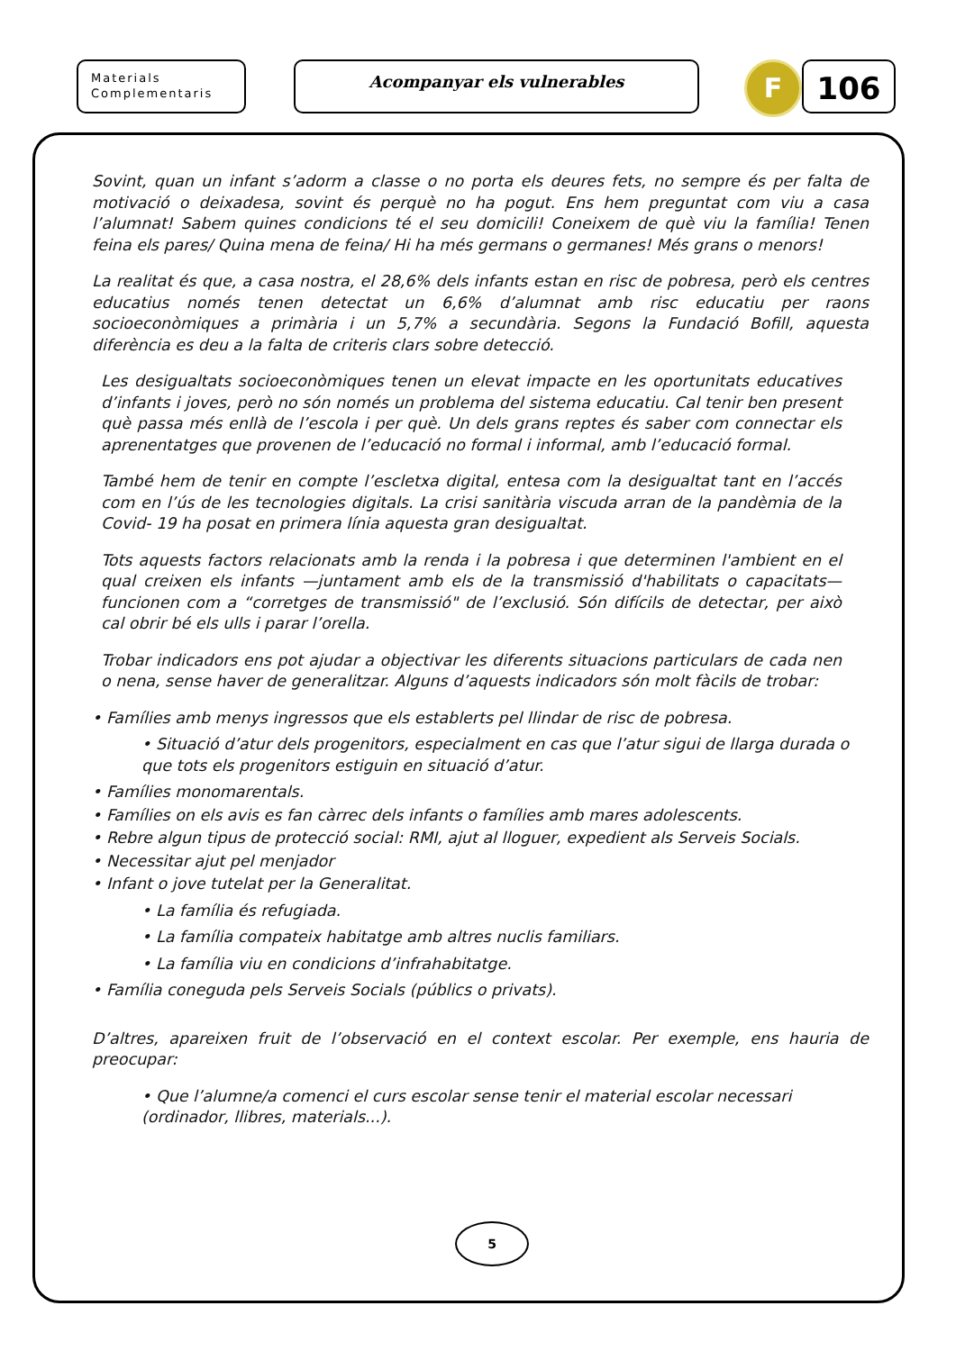Materials
Complementaris
Acompanyar els vulnerables
F
106
Sovint, quan un infant s’adorm a classe o no porta els deures fets, no sempre és per falta de motivació o deixadesa, sovint és perquè no ha pogut. Ens hem preguntat com viu a casa l’alumnat! Sabem quines condicions té el seu domicili! Coneixem de què viu la família! Tenen feina els pares/ Quina mena de feina/ Hi ha més germans o germanes! Més grans o menors!
La realitat és que, a casa nostra, el 28,6% dels infants estan en risc de pobresa, però els centres educatius només tenen detectat un 6,6% d’alumnat amb risc educatiu per raons socioeconòmiques a primària i un 5,7% a secundària. Segons la Fundació Bofill, aquesta diferència es deu a la falta de criteris clars sobre detecció.
Les desigualtats socioeconòmiques tenen un elevat impacte en les oportunitats educatives d’infants i joves, però no són només un problema del sistema educatiu. Cal tenir ben present què passa més enllà de l’escola i per què. Un dels grans reptes és saber com connectar els aprenentatges que provenen de l’educació no formal i informal, amb l’educació formal.
També hem de tenir en compte l’escletxa digital, entesa com la desigualtat tant en l’accés com en l’ús de les tecnologies digitals. La crisi sanitària viscuda arran de la pandèmia de la Covid- 19 ha posat en primera línia aquesta gran desigualtat.
Tots aquests factors relacionats amb la renda i la pobresa i que determinen l'ambient en el qual creixen els infants —juntament amb els de la transmissió d'habilitats o capacitats— funcionen com a “corretges de transmissió" de l’exclusió. Són difícils de detectar, per això cal obrir bé els ulls i parar l’orella.
Trobar indicadors ens pot ajudar a objectivar les diferents situacions particulars de cada nen o nena, sense haver de generalitzar. Alguns d’aquests indicadors són molt fàcils de trobar:
• Famílies amb menys ingressos que els establerts pel llindar de risc de pobresa.
• Situació d’atur dels progenitors, especialment en cas que l’atur sigui de llarga durada o que tots els progenitors estiguin en situació d’atur.
• Famílies monomarentals.
• Famílies on els avis es fan càrrec dels infants o famílies amb mares adolescents.
• Rebre algun tipus de protecció social: RMI, ajut al lloguer, expedient als Serveis Socials.
• Necessitar ajut pel menjador
• Infant o jove tutelat per la Generalitat.
• La família és refugiada.
• La família compateix habitatge amb altres nuclis familiars.
• La família viu en condicions d’infrahabitatge.
• Família coneguda pels Serveis Socials (públics o privats).
D’altres, apareixen fruit de l’observació en el context escolar. Per exemple, ens hauria de preocupar:
• Que l’alumne/a comenci el curs escolar sense tenir el material escolar necessari (ordinador, llibres, materials...).
5